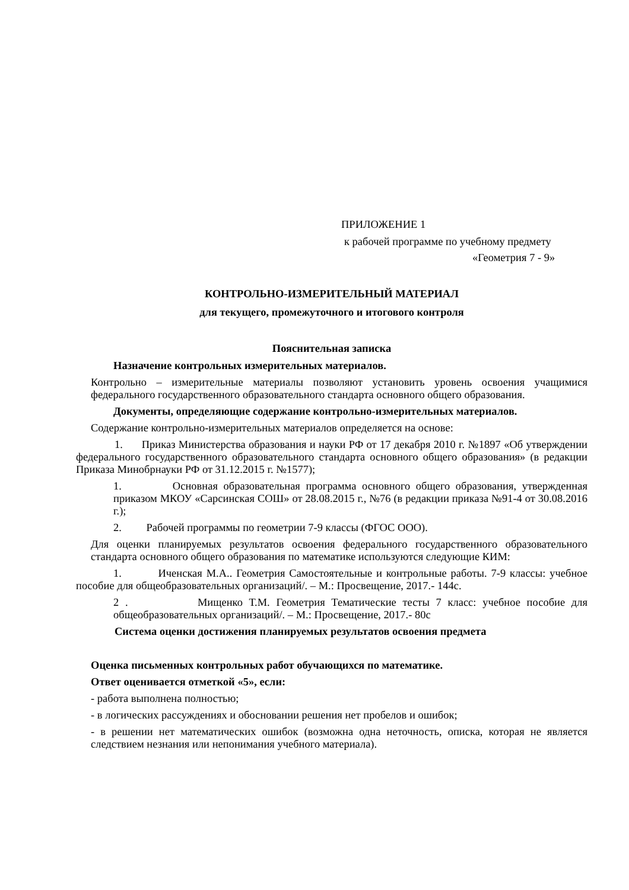ПРИЛОЖЕНИЕ 1
к рабочей программе по учебному предмету
«Геометрия 7 - 9»
КОНТРОЛЬНО-ИЗМЕРИТЕЛЬНЫЙ МАТЕРИАЛ
для текущего, промежуточного и итогового контроля
Пояснительная записка
Назначение контрольных измерительных материалов.
Контрольно – измерительные материалы позволяют установить уровень освоения учащимися федерального государственного образовательного стандарта основного общего образования.
Документы, определяющие содержание контрольно-измерительных материалов.
Содержание контрольно-измерительных материалов определяется на основе:
1. Приказ Министерства образования и науки РФ от 17 декабря 2010 г. №1897 «Об утверждении федерального государственного образовательного стандарта основного общего образования» (в редакции Приказа Минобрнауки РФ от 31.12.2015 г. №1577);
1. Основная образовательная программа основного общего образования, утвержденная приказом МКОУ «Сарсинская СОШ» от 28.08.2015 г., №76 (в редакции приказа №91-4 от 30.08.2016 г.);
2. Рабочей программы по геометрии 7-9 классы (ФГОС ООО).
Для оценки планируемых результатов освоения федерального государственного образовательного стандарта основного общего образования по математике используются следующие КИМ:
1. Иченская М.А.. Геометрия Самостоятельные и контрольные работы. 7-9 классы: учебное пособие для общеобразовательных организаций/. – М.: Просвещение, 2017.- 144с.
2 . Мищенко Т.М. Геометрия Тематические тесты 7 класс: учебное пособие для общеобразовательных организаций/. – М.: Просвещение, 2017.- 80с
Система оценки достижения планируемых результатов освоения предмета
Оценка письменных контрольных работ обучающихся по математике.
Ответ оценивается отметкой «5», если:
- работа выполнена полностью;
- в логических рассуждениях и обосновании решения нет пробелов и ошибок;
- в решении нет математических ошибок (возможна одна неточность, описка, которая не является следствием незнания или непонимания учебного материала).